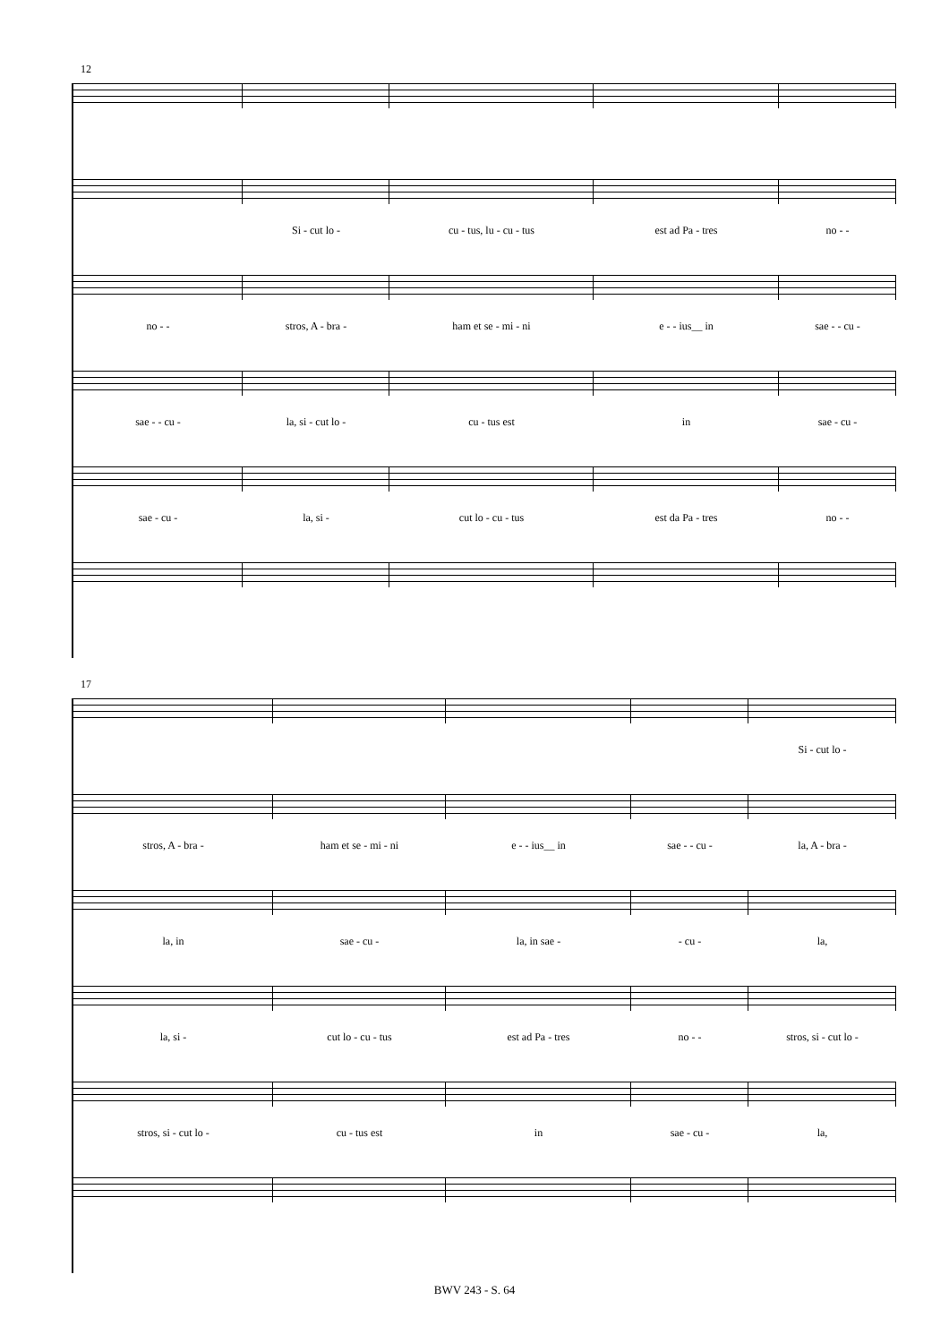12
Si - cut lo - cu - tus, lu - cu - tus est ad Pa - tres no - -
no - - stros, A - bra - ham et se - mi - ni e - - ius__ in sae - - cu -
sae - - cu - la, si - cut lo - cu - tus est in sae - cu -
sae - cu - la, si - cut lo - cu - tus est da Pa - tres no - -
17
Si - cut lo -
stros, A - bra - ham et se - mi - ni e - - ius__ in sae - - cu - la, A - bra -
la, in sae - cu - la, in sae - - cu - la,
la, si - cut lo - cu - tus est ad Pa - tres no - - stros, si - cut lo -
stros, si - cut lo - cu - tus est in sae - cu - la,
BWV 243 - S. 64